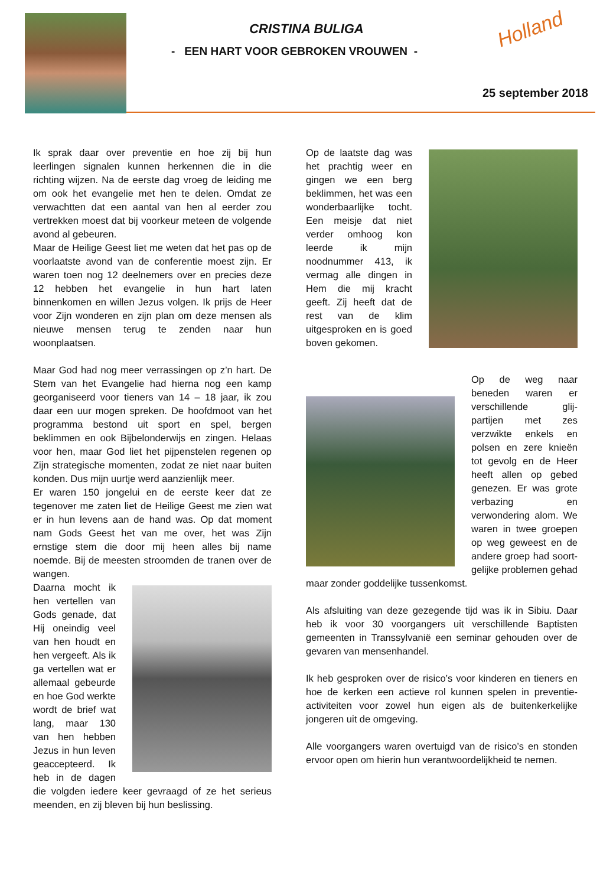CRISTINA BULIGA
- EEN HART VOOR GEBROKEN VROUWEN -
Holland
25 september 2018
Ik sprak daar over preventie en hoe zij bij hun leerlingen signalen kunnen herkennen die in die richting wijzen. Na de eerste dag vroeg de leiding me om ook het evangelie met hen te delen. Omdat ze verwachtten dat een aantal van hen al eerder zou vertrekken moest dat bij voorkeur meteen de volgende avond al gebeuren.
Maar de Heilige Geest liet me weten dat het pas op de voorlaatste avond van de conferentie moest zijn. Er waren toen nog 12 deelnemers over en precies deze 12 hebben het evangelie in hun hart laten binnenkomen en willen Jezus volgen. Ik prijs de Heer voor Zijn wonderen en zijn plan om deze mensen als nieuwe mensen terug te zenden naar hun woonplaatsen.
Maar God had nog meer verrassingen op z’n hart. De Stem van het Evangelie had hierna nog een kamp georganiseerd voor tieners van 14 – 18 jaar, ik zou daar een uur mogen spreken. De hoofdmoot van het programma bestond uit sport en spel, bergen beklimmen en ook Bijbelonderwijs en zingen. Helaas voor hen, maar God liet het pijpenstelen regenen op Zijn strategische momenten, zodat ze niet naar buiten konden. Dus mijn uurtje werd aanzienlijk meer.
Er waren 150 jongelui en de eerste keer dat ze tegenover me zaten liet de Heilige Geest me zien wat er in hun levens aan de hand was. Op dat moment nam Gods Geest het van me over, het was Zijn ernstige stem die door mij heen alles bij name noemde. Bij de meesten stroomden de tranen over de wangen.
Daarna mocht ik hen vertellen van Gods genade, dat Hij oneindig veel van hen houdt en hen vergeeft. Als ik ga vertellen wat er allemaal gebeurde en hoe God werkte wordt de brief wat lang, maar 130 van hen hebben Jezus in hun leven geaccepteerd. Ik heb in de dagen die volgden iedere keer gevraagd of ze het serieus meenden, en zij bleven bij hun beslissing.
Op de laatste dag was het prachtig weer en gingen we een berg beklimmen, het was een wonderbaarlijke tocht. Een meisje dat niet verder omhoog kon leerde ik mijn noodnummer 413, ik vermag alle dingen in Hem die mij kracht geeft. Zij heeft dat de rest van de klim uitgesproken en is goed boven gekomen.
Op de weg naar beneden waren er verschillende glij-partijen met zes verzwikte enkels en polsen en zere knieën tot gevolg en de Heer heeft allen op gebed genezen. Er was grote verbazing en verwondering alom. We waren in twee groepen op weg geweest en de andere groep had soort-gelijke problemen gehad maar zonder goddelijke tussenkomst.
Als afsluiting van deze gezegende tijd was ik in Sibiu. Daar heb ik voor 30 voorgangers uit verschillende Baptisten gemeenten in Transsylvanië een seminar gehouden over de gevaren van mensenhandel.
Ik heb gesproken over de risico’s voor kinderen en tieners en hoe de kerken een actieve rol kunnen spelen in preventie-activiteiten voor zowel hun eigen als de buitenkerkelijke jongeren uit de omgeving.
Alle voorgangers waren overtuigd van de risico’s en stonden ervoor open om hierin hun verantwoordelijkheid te nemen.